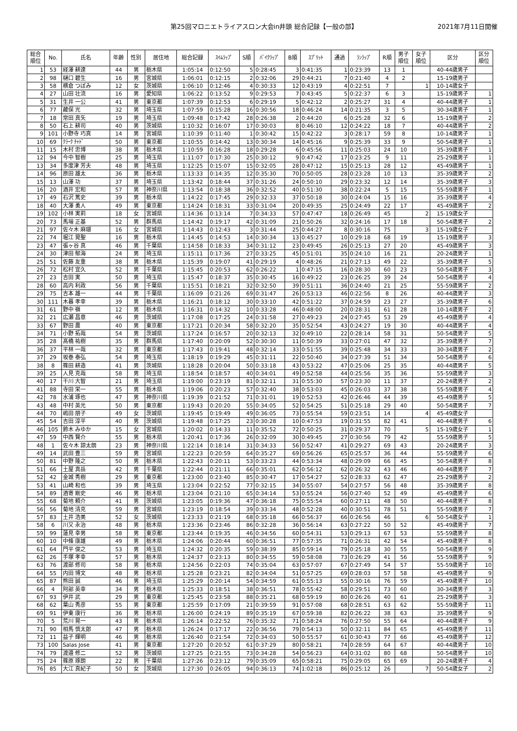第25回マロニエトライアスロン大会in井頭 総合記録【一般の部】
2021年7月11日開催
| 総合 順位 | No. | 氏名 | 年齢 | 性別 | 居住地 | 総合記録 | ｽｲﾑﾗｯﾌﾟ | S順 | ﾊﾞｲｸﾗｯﾌﾟ | B順 | ｽﾌﾟﾘｯﾄ | 通過 | ﾗﾝﾗｯﾌﾟ | R順 | 男子 順位 | 女子 順位 | 区分 | 区分 順位 |
| --- | --- | --- | --- | --- | --- | --- | --- | --- | --- | --- | --- | --- | --- | --- | --- | --- | --- | --- |
| 1 | 53 | 経澤 耕達 | 44 | 男 | 栃木県 | 1:05:14 | 0:12:50 | 5 | 0:28:45 | 3 | 0:41:35 | 1 | 0:23:39 | 13 | 1 | | 40-44歳男子 | |
| 2 | 98 | 樋口 碧生 | 16 | 男 | 宮城県 | 1:06:01 | 0:12:15 | 2 | 0:32:06 | 29 | 0:44:21 | 7 | 0:21:40 | 4 | 2 | | 15-19歳男子 | |
| 3 | 58 | 横倉 つぼみ | 12 | 女 | 茨城県 | 1:06:10 | 0:12:46 | 4 | 0:30:33 | 12 | 0:43:19 | 4 | 0:22:51 | 7 | | 1 | 10-14歳女子 | |
| 4 | 27 | 山田 壮流 | 16 | 男 | 愛知県 | 1:06:22 | 0:13:52 | 9 | 0:29:53 | 7 | 0:43:45 | 5 | 0:22:37 | 6 | 3 | | 15-19歳男子 | 1 |
| 5 | 31 | 生井 一公 | 41 | 男 | 東京都 | 1:07:39 | 0:12:53 | 6 | 0:29:19 | 5 | 0:42:12 | 2 | 0:25:27 | 31 | 4 | | 40-44歳男子 | 1 |
| 6 | 77 | 藏俣 光 | 32 | 男 | 埼玉県 | 1:07:59 | 0:15:28 | 16 | 0:30:56 | 18 | 0:46:24 | 14 | 0:21:35 | 3 | 5 | | 30-34歳男子 | 1 |
| 7 | 18 | 常田 真矢 | 19 | 男 | 埼玉県 | 1:09:48 | 0:17:42 | 28 | 0:26:38 | 2 | 0:44:20 | 6 | 0:25:28 | 32 | 6 | | 15-19歳男子 | 2 |
| 8 | 50 | 石上 耕司 | 40 | 男 | 茨城県 | 1:10:32 | 0:16:07 | 17 | 0:30:03 | 8 | 0:46:10 | 12 | 0:24:22 | 18 | 7 | | 40-44歳男子 | 2 |
| 9 | 101 | 小野寺 巧真 | 14 | 男 | 宮城県 | 1:10:39 | 0:11:40 | 1 | 0:30:42 | 15 | 0:42:22 | 3 | 0:28:17 | 59 | 8 | | 10-14歳男子 | 1 |
| 10 | 69 | ｸﾗｰｸ ﾁｬﾄﾞ | 50 | 男 | 東京都 | 1:10:55 | 0:14:42 | 13 | 0:30:34 | 14 | 0:45:16 | 9 | 0:25:39 | 33 | 9 | | 50-54歳男子 | 1 |
| 11 | 15 | 木村 忠博 | 38 | 男 | 栃木県 | 1:10:59 | 0:16:28 | 18 | 0:29:28 | 6 | 0:45:56 | 11 | 0:25:03 | 24 | 10 | | 35-39歳男子 | 1 |
| 12 | 94 | 今中 智樹 | 25 | 男 | 埼玉県 | 1:11:07 | 0:17:30 | 25 | 0:30:12 | 9 | 0:47:42 | 17 | 0:23:25 | 9 | 11 | | 25-29歳男子 | 1 |
| 13 | 34 | 多度津 芳夫 | 48 | 男 | 埼玉県 | 1:12:25 | 0:15:07 | 15 | 0:32:05 | 28 | 0:47:12 | 15 | 0:25:13 | 28 | 12 | | 45-49歳男子 | 1 |
| 14 | 96 | 原田 雄太 | 36 | 男 | 栃木県 | 1:13:33 | 0:14:35 | 12 | 0:35:30 | 70 | 0:50:05 | 28 | 0:23:28 | 10 | 13 | | 35-39歳男子 | 2 |
| 15 | 13 | 山澤 功 | 37 | 男 | 埼玉県 | 1:13:42 | 0:18:44 | 37 | 0:31:26 | 24 | 0:50:10 | 29 | 0:23:32 | 12 | 14 | | 35-39歳男子 | 3 |
| 16 | 20 | 酒井 宏和 | 57 | 男 | 神奈川県 | 1:13:54 | 0:18:38 | 36 | 0:32:52 | 40 | 0:51:30 | 38 | 0:22:24 | 5 | 15 | | 55-59歳男子 | 1 |
| 17 | 49 | 石沢 篤史 | 39 | 男 | 栃木県 | 1:14:22 | 0:17:45 | 29 | 0:32:33 | 37 | 0:50:18 | 30 | 0:24:04 | 15 | 16 | | 35-39歳男子 | 4 |
| 18 | 40 | 大澤 勇人 | 49 | 男 | 東京都 | 1:14:24 | 0:18:31 | 33 | 0:31:04 | 20 | 0:49:35 | 25 | 0:24:49 | 22 | 17 | | 45-49歳男子 | 2 |
| 19 | 102 | 小林 実莉 | 18 | 女 | 宮城県 | 1:14:36 | 0:13:14 | 7 | 0:34:33 | 57 | 0:47:47 | 18 | 0:26:49 | 45 | | 2 | 15-19歳女子 | |
| 20 | 73 | 馬場 正基 | 52 | 男 | 群馬県 | 1:14:42 | 0:19:17 | 42 | 0:31:09 | 21 | 0:50:26 | 32 | 0:24:16 | 17 | 18 | | 50-54歳男子 | 2 |
| 21 | 97 | 佐々木 麻瑚 | 16 | 女 | 宮城県 | 1:14:43 | 0:12:43 | 3 | 0:31:44 | 25 | 0:44:27 | 8 | 0:30:16 | 75 | | 3 | 15-19歳女子 | |
| 22 | 74 | 堀江 晃聖 | 16 | 男 | 栃木県 | 1:14:45 | 0:14:53 | 14 | 0:30:34 | 13 | 0:45:27 | 10 | 0:29:18 | 68 | 19 | | 15-19歳男子 | 3 |
| 23 | 47 | 張ヶ谷 真 | 46 | 男 | 千葉県 | 1:14:58 | 0:18:33 | 34 | 0:31:12 | 23 | 0:49:45 | 26 | 0:25:13 | 27 | 20 | | 45-49歳男子 | 3 |
| 24 | 30 | 津田 郁海 | 24 | 男 | 埼玉県 | 1:15:11 | 0:17:36 | 27 | 0:33:25 | 45 | 0:51:01 | 35 | 0:24:10 | 16 | 21 | | 20-24歳男子 | 1 |
| 25 | 51 | 佐藤 友重 | 38 | 男 | 栃木県 | 1:15:39 | 0:19:07 | 41 | 0:29:19 | 4 | 0:48:26 | 21 | 0:27:13 | 49 | 22 | | 35-39歳男子 | 5 |
| 26 | 72 | 松村 宜久 | 52 | 男 | 千葉県 | 1:15:45 | 0:20:53 | 62 | 0:26:22 | 1 | 0:47:15 | 16 | 0:28:30 | 60 | 23 | | 50-54歳男子 | 3 |
| 27 | 23 | 吉田 実 | 50 | 男 | 埼玉県 | 1:15:47 | 0:18:37 | 35 | 0:30:45 | 16 | 0:49:22 | 23 | 0:26:25 | 39 | 24 | | 50-54歳男子 | 4 |
| 28 | 60 | 高内 利政 | 56 | 男 | 千葉県 | 1:15:51 | 0:18:21 | 32 | 0:32:50 | 39 | 0:51:11 | 36 | 0:24:40 | 21 | 25 | | 55-59歳男子 | 2 |
| 29 | 75 | 吉本 雄一 | 44 | 男 | 千葉県 | 1:16:09 | 0:21:26 | 69 | 0:31:47 | 26 | 0:53:13 | 46 | 0:22:56 | 8 | 26 | | 40-44歳男子 | 3 |
| 30 | 111 | 木暮 孝幸 | 39 | 男 | 栃木県 | 1:16:21 | 0:18:12 | 30 | 0:33:10 | 42 | 0:51:22 | 37 | 0:24:59 | 23 | 27 | | 35-39歳男子 | 6 |
| 31 | 61 | 野中 嶺 | 12 | 男 | 栃木県 | 1:16:31 | 0:14:32 | 10 | 0:33:28 | 46 | 0:48:00 | 20 | 0:28:31 | 61 | 28 | | 10-14歳男子 | 2 |
| 32 | 21 | 広瀬 昌章 | 46 | 男 | 茨城県 | 1:17:08 | 0:17:25 | 24 | 0:31:58 | 27 | 0:49:23 | 24 | 0:27:45 | 53 | 29 | | 45-49歳男子 | 4 |
| 33 | 67 | 野田 農 | 40 | 男 | 東京都 | 1:17:21 | 0:20:34 | 58 | 0:32:20 | 35 | 0:52:54 | 43 | 0:24:27 | 19 | 30 | | 40-44歳男子 | 4 |
| 34 | 71 | 小野 拓哉 | 54 | 男 | 茨城県 | 1:17:24 | 0:16:57 | 20 | 0:32:13 | 32 | 0:49:10 | 22 | 0:28:14 | 58 | 31 | | 50-54歳男子 | 5 |
| 35 | 28 | 髙橋 祐樹 | 35 | 男 | 群馬県 | 1:17:40 | 0:20:09 | 52 | 0:30:30 | 11 | 0:50:39 | 33 | 0:27:01 | 47 | 32 | | 35-39歳男子 | 7 |
| 36 | 37 | 平林 一哉 | 32 | 男 | 東京都 | 1:17:43 | 0:19:41 | 48 | 0:32:14 | 33 | 0:51:55 | 39 | 0:25:48 | 34 | 33 | | 30-34歳男子 | 2 |
| 37 | 29 | 坂巻 泰弘 | 54 | 男 | 埼玉県 | 1:18:19 | 0:19:29 | 45 | 0:31:11 | 22 | 0:50:40 | 34 | 0:27:39 | 51 | 34 | | 50-54歳男子 | 6 |
| 38 | 8 | 篠田 耕造 | 41 | 男 | 茨城県 | 1:18:28 | 0:20:04 | 50 | 0:33:18 | 43 | 0:53:22 | 47 | 0:25:06 | 25 | 35 | | 40-44歳男子 | 5 |
| 39 | 25 | 人見 克哉 | 58 | 男 | 埼玉県 | 1:18:54 | 0:18:57 | 40 | 0:34:01 | 49 | 0:52:58 | 44 | 0:25:56 | 35 | 36 | | 55-59歳男子 | 3 |
| 40 | 17 | 干川 大智 | 21 | 男 | 埼玉県 | 1:19:00 | 0:23:19 | 81 | 0:32:11 | 31 | 0:55:30 | 57 | 0:23:30 | 11 | 37 | | 20-24歳男子 | 2 |
| 41 | 88 | 寺田 栄一 | 55 | 男 | 栃木県 | 1:19:06 | 0:20:23 | 57 | 0:32:40 | 38 | 0:53:03 | 45 | 0:26:03 | 37 | 38 | | 55-59歳男子 | 4 |
| 42 | 78 | 水浦 琢也 | 47 | 男 | 神奈川県 | 1:19:39 | 0:21:52 | 71 | 0:31:01 | 19 | 0:52:53 | 42 | 0:26:46 | 44 | 39 | | 45-49歳男子 | 5 |
| 43 | 48 | 中村 英光 | 50 | 男 | 東京都 | 1:19:43 | 0:20:20 | 55 | 0:34:05 | 52 | 0:54:25 | 51 | 0:25:18 | 29 | 40 | | 50-54歳男子 | 7 |
| 44 | 70 | 嶋田 朋子 | 49 | 女 | 茨城県 | 1:19:45 | 0:19:49 | 49 | 0:36:05 | 73 | 0:55:54 | 59 | 0:23:51 | 14 | | 4 | 45-49歳女子 | |
| 45 | 54 | 吉田 淳平 | 40 | 男 | 茨城県 | 1:19:48 | 0:17:25 | 23 | 0:30:28 | 10 | 0:47:53 | 19 | 0:31:55 | 82 | 41 | | 40-44歳男子 | 6 |
| 46 | 105 | 鈴木 みゆか | 15 | 女 | 宮城県 | 1:20:02 | 0:14:33 | 11 | 0:35:52 | 72 | 0:50:25 | 31 | 0:29:37 | 70 | | 5 | 15-19歳女子 | 1 |
| 47 | 59 | 中西 賢介 | 55 | 男 | 栃木県 | 1:20:41 | 0:17:36 | 26 | 0:32:09 | 30 | 0:49:45 | 27 | 0:30:56 | 79 | 42 | | 55-59歳男子 | 5 |
| 48 | 1 | 佐々木 諒太朗 | 23 | 男 | 神奈川県 | 1:22:14 | 0:18:14 | 31 | 0:34:33 | 56 | 0:52:47 | 41 | 0:29:27 | 69 | 43 | | 20-24歳男子 | 3 |
| 49 | 14 | 武田 豊三 | 59 | 男 | 宮城県 | 1:22:23 | 0:20:59 | 64 | 0:35:27 | 69 | 0:56:26 | 65 | 0:25:57 | 36 | 44 | | 55-59歳男子 | 6 |
| 50 | 81 | 中野 隆之 | 50 | 男 | 栃木県 | 1:22:43 | 0:20:11 | 53 | 0:33:23 | 44 | 0:53:34 | 48 | 0:29:09 | 66 | 45 | | 50-54歳男子 | 8 |
| 51 | 66 | 土屋 真岳 | 42 | 男 | 千葉県 | 1:22:44 | 0:21:11 | 66 | 0:35:01 | 62 | 0:56:12 | 62 | 0:26:32 | 43 | 46 | | 40-44歳男子 | 7 |
| 52 | 42 | 金城 秀樹 | 29 | 男 | 東京都 | 1:23:00 | 0:23:40 | 85 | 0:30:47 | 17 | 0:54:27 | 52 | 0:28:33 | 62 | 47 | | 25-29歳男子 | 2 |
| 53 | 41 | 山崎 和也 | 39 | 男 | 埼玉県 | 1:23:04 | 0:22:52 | 77 | 0:32:15 | 34 | 0:55:07 | 54 | 0:27:57 | 56 | 48 | | 35-39歳男子 | 8 |
| 54 | 89 | 酒寄 剛史 | 46 | 男 | 栃木県 | 1:23:04 | 0:21:10 | 65 | 0:34:14 | 53 | 0:55:24 | 56 | 0:27:40 | 52 | 49 | | 45-49歳男子 | 6 |
| 55 | 68 | 菊地 頼介 | 41 | 男 | 茨城県 | 1:23:05 | 0:19:36 | 47 | 0:36:18 | 75 | 0:55:54 | 60 | 0:27:11 | 48 | 50 | | 40-44歳男子 | 8 |
| 56 | 56 | 菊地 清克 | 59 | 男 | 宮城県 | 1:23:19 | 0:18:54 | 39 | 0:33:34 | 48 | 0:52:28 | 40 | 0:30:51 | 78 | 51 | | 55-59歳男子 | 7 |
| 57 | 83 | 土井 浩美 | 52 | 女 | 茨城県 | 1:23:33 | 0:21:19 | 68 | 0:35:18 | 66 | 0:56:37 | 66 | 0:26:56 | 46 | | 6 | 50-54歳女子 | 1 |
| 58 | 6 | 川又 永治 | 48 | 男 | 栃木県 | 1:23:36 | 0:23:46 | 86 | 0:32:28 | 36 | 0:56:14 | 63 | 0:27:22 | 50 | 52 | | 45-49歳男子 | 7 |
| 59 | 99 | 蓮見 幸男 | 58 | 男 | 東京都 | 1:23:44 | 0:19:35 | 46 | 0:34:56 | 60 | 0:54:31 | 53 | 0:29:13 | 67 | 53 | | 55-59歳男子 | 8 |
| 60 | 10 | 中條 康雄 | 49 | 男 | 栃木県 | 1:24:06 | 0:20:44 | 60 | 0:36:51 | 77 | 0:57:35 | 71 | 0:26:31 | 42 | 54 | | 45-49歳男子 | 8 |
| 61 | 64 | 門平 俊之 | 53 | 男 | 埼玉県 | 1:24:32 | 0:20:35 | 59 | 0:38:39 | 85 | 0:59:14 | 79 | 0:25:18 | 30 | 55 | | 50-54歳男子 | 9 |
| 62 | 26 | 手塚 孝幸 | 57 | 男 | 栃木県 | 1:24:37 | 0:23:13 | 80 | 0:34:55 | 59 | 0:58:08 | 73 | 0:26:29 | 41 | 56 | | 55-59歳男子 | 9 |
| 63 | 76 | 渡部 修司 | 58 | 男 | 栃木県 | 1:24:56 | 0:22:03 | 74 | 0:35:04 | 63 | 0:57:07 | 67 | 0:27:49 | 54 | 57 | | 55-59歳男子 | 10 |
| 64 | 55 | 内田 博文 | 48 | 男 | 栃木県 | 1:25:28 | 0:23:21 | 82 | 0:34:04 | 51 | 0:57:25 | 69 | 0:28:03 | 57 | 58 | | 45-49歳男子 | 9 |
| 65 | 87 | 熊田 誠 | 46 | 男 | 埼玉県 | 1:25:29 | 0:20:14 | 54 | 0:34:59 | 61 | 0:55:13 | 55 | 0:30:16 | 76 | 59 | | 45-49歳男子 | 10 |
| 66 | 4 | 阿部 英幸 | 34 | 男 | 栃木県 | 1:25:33 | 0:18:51 | 38 | 0:36:51 | 78 | 0:55:42 | 58 | 0:29:51 | 73 | 60 | | 30-34歳男子 | 3 |
| 67 | 93 | 伊井 武 | 29 | 男 | 東京都 | 1:25:45 | 0:23:58 | 88 | 0:35:21 | 68 | 0:59:19 | 80 | 0:26:26 | 40 | 61 | | 25-29歳男子 | 3 |
| 68 | 62 | 葉山 秀彦 | 55 | 男 | 東京都 | 1:25:59 | 0:17:09 | 21 | 0:39:59 | 91 | 0:57:08 | 68 | 0:28:51 | 63 | 62 | | 55-59歳男子 | 11 |
| 69 | 91 | 伊東 康行 | 36 | 男 | 栃木県 | 1:26:00 | 0:24:19 | 89 | 0:35:19 | 67 | 0:59:38 | 82 | 0:26:22 | 38 | 63 | | 35-39歳男子 | 9 |
| 70 | 5 | 荒川 晃一 | 43 | 男 | 栃木県 | 1:26:14 | 0:22:52 | 76 | 0:35:32 | 71 | 0:58:24 | 76 | 0:27:50 | 55 | 64 | | 40-44歳男子 | 9 |
| 71 | 90 | 相馬 慎太郎 | 47 | 男 | 栃木県 | 1:26:24 | 0:17:17 | 22 | 0:36:56 | 79 | 0:54:13 | 50 | 0:32:11 | 84 | 65 | | 45-49歳男子 | 11 |
| 72 | 11 | 益子 輝明 | 46 | 男 | 栃木県 | 1:26:40 | 0:21:54 | 72 | 0:34:03 | 50 | 0:55:57 | 61 | 0:30:43 | 77 | 66 | | 45-49歳男子 | 12 |
| 73 | 100 | Salas Jose | 41 | 男 | 東京都 | 1:27:20 | 0:20:52 | 61 | 0:37:29 | 80 | 0:58:21 | 74 | 0:28:59 | 64 | 67 | | 40-44歳男子 | 10 |
| 74 | 79 | 渡邉 修二 | 52 | 男 | 茨城県 | 1:27:25 | 0:21:55 | 73 | 0:34:28 | 54 | 0:56:23 | 64 | 0:31:02 | 80 | 68 | | 50-54歳男子 | 10 |
| 75 | 24 | 篠原 琢朗 | 22 | 男 | 千葉県 | 1:27:26 | 0:23:12 | 79 | 0:35:09 | 65 | 0:58:21 | 75 | 0:29:05 | 65 | 69 | | 20-24歳男子 | 4 |
| 76 | 85 | 大江 真紀子 | 50 | 女 | 茨城県 | 1:27:30 | 0:26:05 | 94 | 0:36:13 | 74 | 1:02:18 | 86 | 0:25:12 | 26 | | 7 | 50-54歳女子 | 2 |